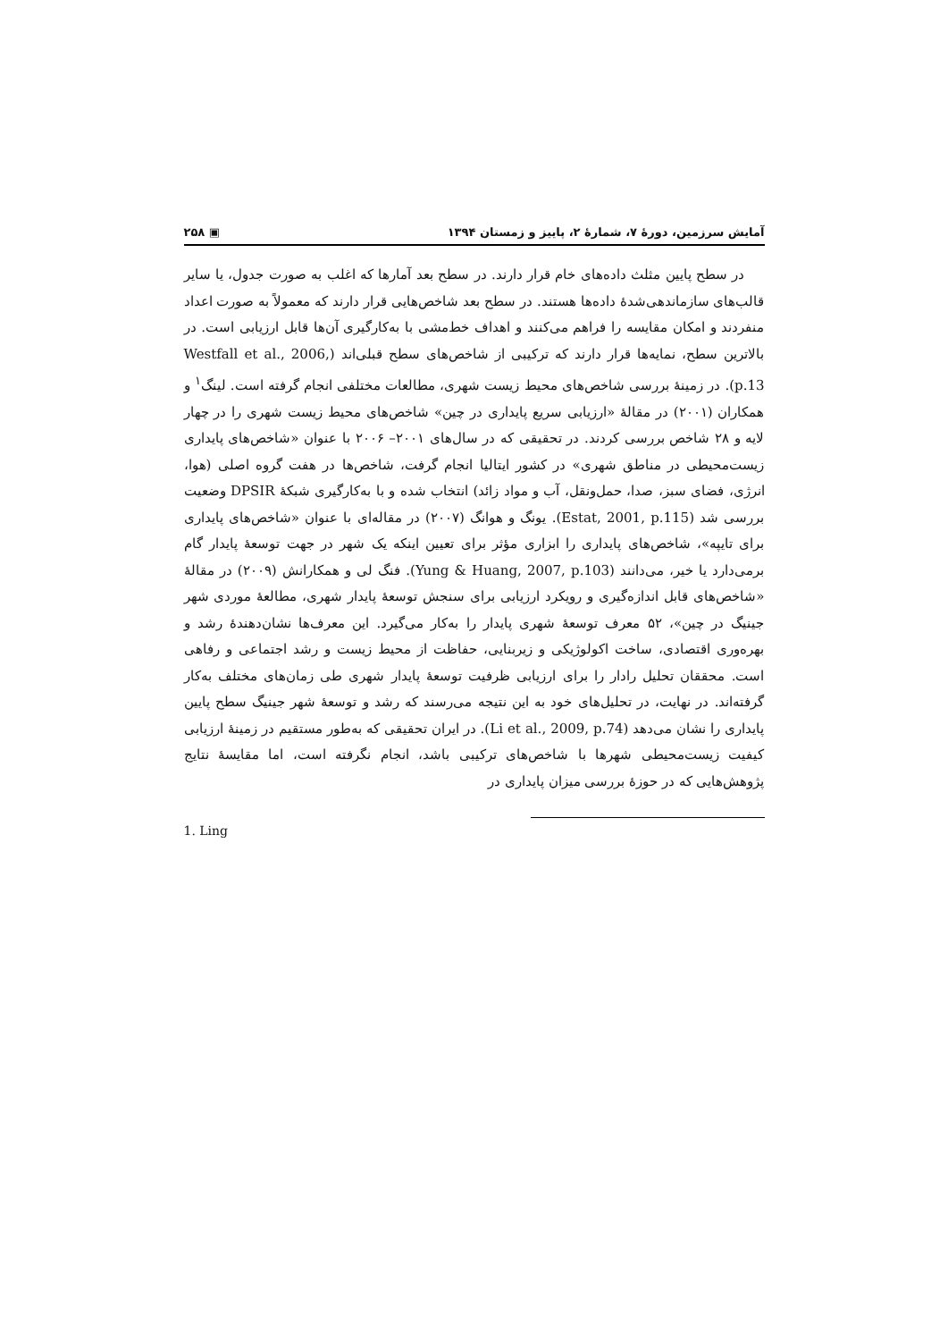آمایش سرزمین، دورهٔ ۷، شمارهٔ ۲، پاییز و زمستان ۱۳۹۴ ▣ ۲۵۸
در سطح پایین مثلث داده‌های خام قرار دارند. در سطح بعد آمارها که اغلب به صورت جدول، یا سایر قالب‌های سازماندهی‌شدهٔ داده‌ها هستند. در سطح بعد شاخص‌هایی قرار دارند که معمولاً به صورت اعداد منفردند و امکان مقایسه را فراهم می‌کنند و اهداف خط‌مشی با به‌کارگیری آن‌ها قابل ارزیابی است. در بالاترین سطح، نمایه‌ها قرار دارند که ترکیبی از شاخص‌های سطح قبلی‌اند (Westfall et al., 2006, p.13). در زمینهٔ بررسی شاخص‌های محیط زیست شهری، مطالعات مختلفی انجام گرفته است. لینگ<sup>۱</sup> و همکاران (۲۰۰۱) در مقالهٔ «ارزیابی سریع پایداری در چین» شاخص‌های محیط زیست شهری را در چهار لایه و ۲۸ شاخص بررسی کردند. در تحقیقی که در سال‌های ۲۰۰۱– ۲۰۰۶ با عنوان «شاخص‌های پایداری زیست‌محیطی در مناطق شهری» در کشور ایتالیا انجام گرفت، شاخص‌ها در هفت گروه اصلی (هوا، انرژی، فضای سبز، صدا، حمل‌ونقل، آب و مواد زائد) انتخاب شده و با به‌کارگیری شبکهٔ DPSIR وضعیت بررسی شد (Estat, 2001, p.115). یونگ و هوانگ (۲۰۰۷) در مقاله‌ای با عنوان «شاخص‌های پایداری برای تایپه»، شاخص‌های پایداری را ابزاری مؤثر برای تعیین اینکه یک شهر در جهت توسعهٔ پایدار گام برمی‌دارد یا خیر، می‌دانند (Yung & Huang, 2007, p.103). فنگ لی و همکارانش (۲۰۰۹) در مقالهٔ «شاخص‌های قابل اندازه‌گیری و رویکرد ارزیابی برای سنجش توسعهٔ پایدار شهری، مطالعهٔ موردی شهر جینیگ در چین»، ۵۲ معرف توسعهٔ شهری پایدار را به‌کار می‌گیرد. این معرف‌ها نشان‌دهندهٔ رشد و بهره‌وری اقتصادی، ساخت اکولوژیکی و زیربنایی، حفاظت از محیط زیست و رشد اجتماعی و رفاهی است. محققان تحلیل رادار را برای ارزیابی ظرفیت توسعهٔ پایدار شهری طی زمان‌های مختلف به‌کار گرفته‌اند. در نهایت، در تحلیل‌های خود به این نتیجه می‌رسند که رشد و توسعهٔ شهر جینیگ سطح پایین پایداری را نشان می‌دهد (Li et al., 2009, p.74). در ایران تحقیقی که به‌طور مستقیم در زمینهٔ ارزیابی کیفیت زیست‌محیطی شهرها با شاخص‌های ترکیبی باشد، انجام نگرفته است، اما مقایسهٔ نتایج پژوهش‌هایی که در حوزهٔ بررسی میزان پایداری در
1. Ling